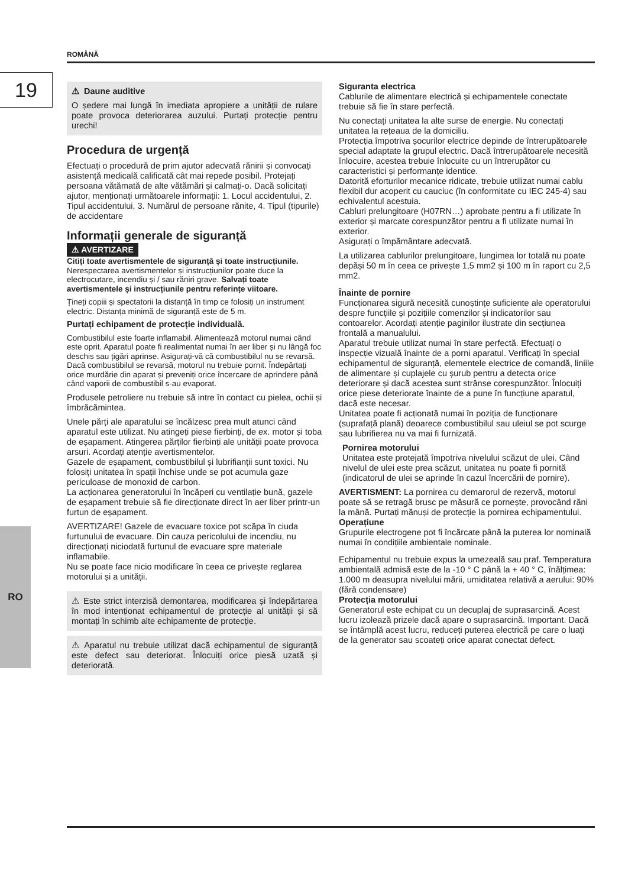ROMÂNĂ
19
RO
⚠ Daune auditive
O ședere mai lungă în imediata apropiere a unității de rulare poate provoca deteriorarea auzului. Purtați protecție pentru urechi!
Procedura de urgență
Efectuați o procedură de prim ajutor adecvată rănirii și convocați asistență medicală calificată cât mai repede posibil. Protejați persoana vătămată de alte vătămări și calmați-o. Dacă solicitați ajutor, menționați următoarele informații: 1. Locul accidentului, 2. Tipul accidentului, 3. Numărul de persoane rănite, 4. Tipul (tipurile) de accidentare
Informații generale de siguranță
⚠ AVERTIZARE
Citiți toate avertismentele de siguranță și toate instrucțiunile. Nerespectarea avertismentelor și instrucțiunilor poate duce la electrocutare, incendiu și / sau răniri grave. Salvați toate avertismentele și instrucțiunile pentru referințe viitoare.
Țineți copiii și spectatorii la distanță în timp ce folosiți un instrument electric. Distanța minimă de siguranță este de 5 m.
Purtați echipament de protecție individuală.
Combustibilul este foarte inflamabil. Alimentează motorul numai când este oprit. Aparatul poate fi realimentat numai în aer liber și nu lângă foc deschis sau țigări aprinse. Asigurați-vă că combustibilul nu se revarsă. Dacă combustibilul se revarsă, motorul nu trebuie pornit. Îndepărtați orice murdărie din aparat și preveniți orice încercare de aprindere până când vaporii de combustibil s-au evaporat.
Produsele petroliere nu trebuie să intre în contact cu pielea, ochii și îmbrăcămintea.
Unele părți ale aparatului se încălzesc prea mult atunci când aparatul este utilizat. Nu atingeți piese fierbinți, de ex. motor și toba de eșapament. Atingerea părților fierbinți ale unității poate provoca arsuri. Acordați atenție avertismentelor.
Gazele de eșapament, combustibilul și lubrifianții sunt toxici. Nu folosiți unitatea în spații închise unde se pot acumula gaze periculoase de monoxid de carbon.
La acționarea generatorului în încăperi cu ventilație bună, gazele de eșapament trebuie să fie direcționate direct în aer liber printr-un furtun de eșapament.
AVERTIZARE! Gazele de evacuare toxice pot scăpa în ciuda furtunului de evacuare. Din cauza pericolului de incendiu, nu direcționați niciodată furtunul de evacuare spre materiale inflamabile.
Nu se poate face nicio modificare în ceea ce privește reglarea motorului și a unității.
⚠ Este strict interzisă demontarea, modificarea și îndepărtarea în mod intenționat echipamentul de protecție al unității și să montați în schimb alte echipamente de protecție.
⚠ Aparatul nu trebuie utilizat dacă echipamentul de siguranță este defect sau deteriorat. Înlocuiți orice piesă uzată și deteriorată.
Siguranta electrica
Cablurile de alimentare electrică și echipamentele conectate trebuie să fie în stare perfectă.
Nu conectați unitatea la alte surse de energie. Nu conectați unitatea la rețeaua de la domiciliu.
Protecția împotriva șocurilor electrice depinde de întrerupătoarele special adaptate la grupul electric. Dacă întrerupătoarele necesită înlocuire, acestea trebuie înlocuite cu un întrerupător cu caracteristici și performanțe identice.
Datorită eforturilor mecanice ridicate, trebuie utilizat numai cablu flexibil dur acoperit cu cauciuc (în conformitate cu IEC 245-4) sau echivalentul acestuia.
Cabluri prelungitoare (H07RN…) aprobate pentru a fi utilizate în exterior și marcate corespunzător pentru a fi utilizate numai în exterior.
Asigurați o împământare adecvată.
La utilizarea cablurilor prelungitoare, lungimea lor totală nu poate depăși 50 m în ceea ce privește 1,5 mm2 și 100 m în raport cu 2,5 mm2.
Înainte de pornire
Funcționarea sigură necesită cunoștințe suficiente ale operatorului despre funcțiile și pozițiile comenzilor și indicatorilor sau contoarelor. Acordați atenție paginilor ilustrate din secțiunea frontală a manualului.
Aparatul trebuie utilizat numai în stare perfectă. Efectuați o inspecție vizuală înainte de a porni aparatul. Verificați în special echipamentul de siguranță, elementele electrice de comandă, liniile de alimentare și cuplajele cu șurub pentru a detecta orice deteriorare și dacă acestea sunt strânse corespunzător. Înlocuiți orice piese deteriorate înainte de a pune în funcțiune aparatul, dacă este necesar.
Unitatea poate fi acționată numai în poziția de funcționare (suprafață plană) deoarece combustibilul sau uleiul se pot scurge sau lubrifierea nu va mai fi furnizată.
Pornirea motorului
Unitatea este protejată împotriva nivelului scăzut de ulei. Când nivelul de ulei este prea scăzut, unitatea nu poate fi pornită (indicatorul de ulei se aprinde în cazul încercării de pornire).
AVERTISMENT: La pornirea cu demarorul de rezervă, motorul poate să se retragă brusc pe măsură ce pornește, provocând răni la mână. Purtați mănuși de protecție la pornirea echipamentului.
Operațiune
Grupurile electrogene pot fi încărcate până la puterea lor nominală numai în condițiile ambientale nominale.
Echipamentul nu trebuie expus la umezeală sau praf. Temperatura ambientală admisă este de la -10 ° C până la + 40 ° C, înălțimea: 1.000 m deasupra nivelului mării, umiditatea relativă a aerului: 90% (fără condensare)
Protecția motorului
Generatorul este echipat cu un decuplaj de suprasarcină. Acest lucru izolează prizele dacă apare o suprasarcină. Important. Dacă se întâmplă acest lucru, reduceți puterea electrică pe care o luați de la generator sau scoateți orice aparat conectat defect.